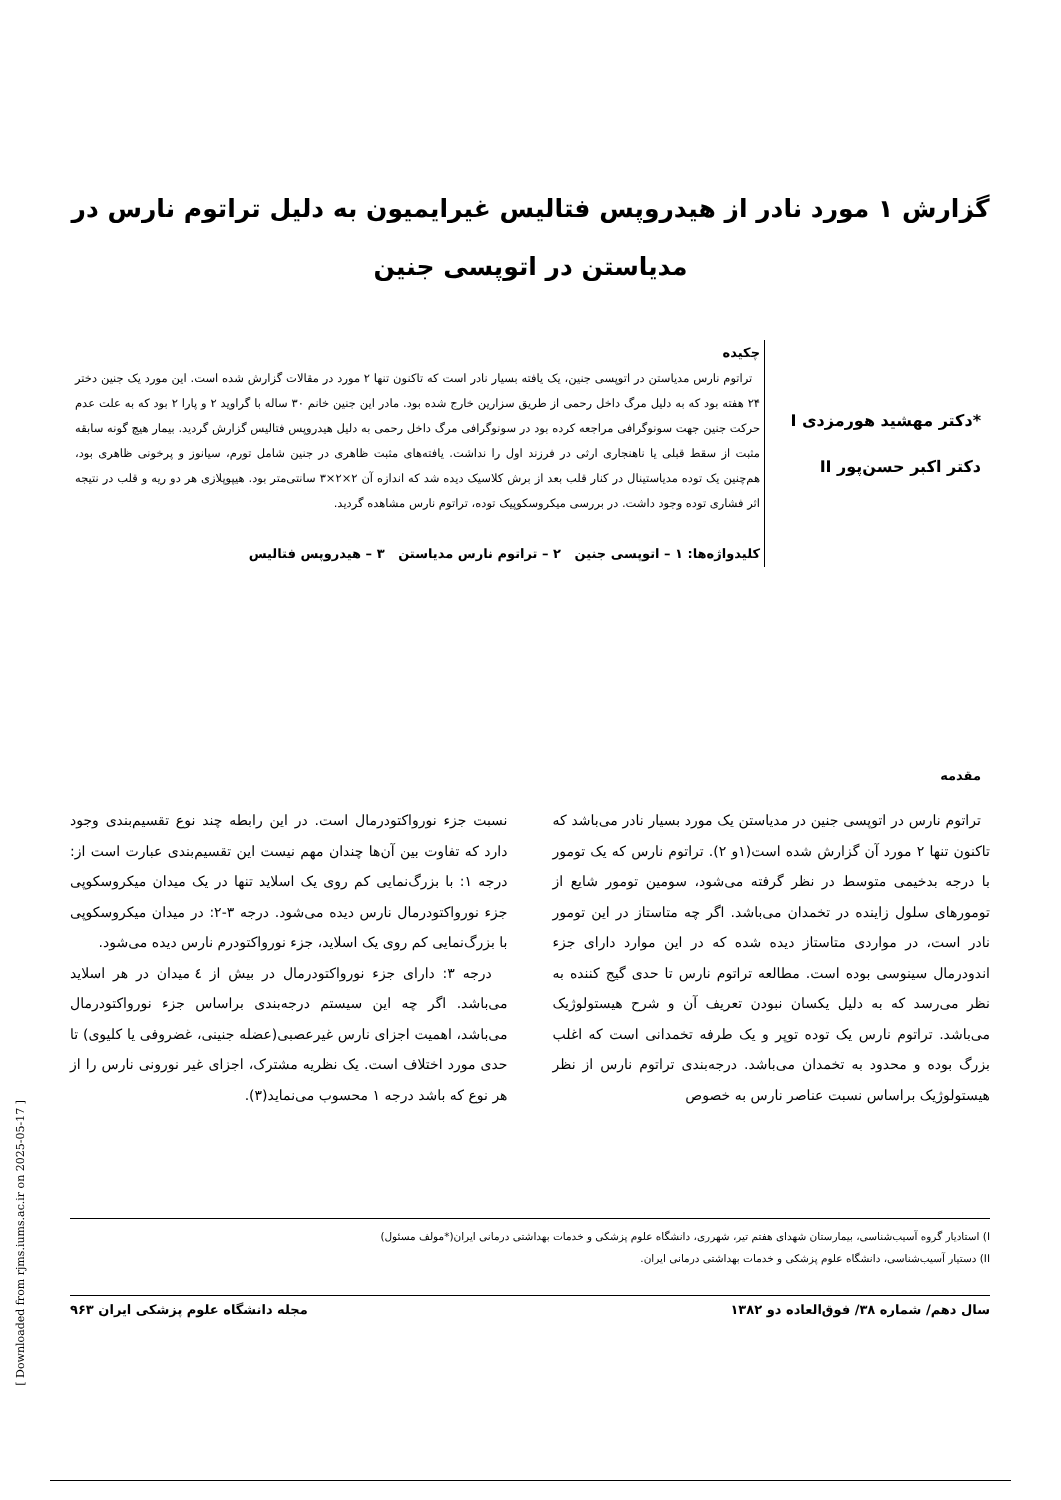گزارش ۱ مورد نادر از هیدروپس فتالیس غیرایمیون به دلیل تراتوم نارس در
مدیاستن در اتوپسی جنین
*دکتر مهشید هورمزدی I
دکتر اکبر حسن‌پور II
چکیده
تراتوم نارس مدیاستن در اتوپسی جنین، یک یافته بسیار نادر است که تاکنون تنها ۲ مورد در مقالات گزارش شده است. این مورد یک جنین دختر ۲۴ هفته بود که به دلیل مرگ داخل رحمی از طریق سزارین خارج شده بود. مادر این جنین خانم ۳۰ ساله با گراوید ۲ و پارا ۲ بود که به علت عدم حرکت جنین جهت سونوگرافی مراجعه کرده بود در سونوگرافی مرگ داخل رحمی به دلیل هیدروپس فتالیس گزارش گردید. بیمار هیچ گونه سابقه مثبت از سقط قبلی یا ناهنجاری ارثی در فرزند اول را نداشت. یافته‌های مثبت ظاهری در جنین شامل تورم، سیانوز و پرخونی ظاهری بود، هم‌چنین یک توده مدیاستینال در کنار قلب بعد از برش کلاسیک دیده شد که اندازه آن ۲×۲×۳ سانتی‌متر بود. هیپوپلازی هر دو ریه و قلب در نتیجه اثر فشاری توده وجود داشت. در بررسی میکروسکوپیک توده، تراتوم نارس مشاهده گردید.
کلیدواژه‌ها: ۱ – اتوپسی جنین ۲ – تراتوم نارس مدیاستن ۳ – هیدروپس فتالیس
مقدمه
تراتوم نارس در اتوپسی جنین در مدیاستن یک مورد بسیار نادر می‌باشد که تاکنون تنها ۲ مورد آن گزارش شده است(۱و ۲). تراتوم نارس که یک تومور با درجه بدخیمی متوسط در نظر گرفته می‌شود، سومین تومور شایع از تومورهای سلول زاینده در تخمدان می‌باشد. اگر چه متاستاز در این تومور نادر است، در مواردی متاستاز دیده شده که در این موارد دارای جزء اندودرمال سینوسی بوده است. مطالعه تراتوم نارس تا حدی گیج کننده به نظر می‌رسد که به دلیل یکسان نبودن تعریف آن و شرح هیستولوژیک می‌باشد. تراتوم نارس یک توده توپر و یک طرفه تخمدانی است که اغلب بزرگ بوده و محدود به تخمدان می‌باشد. درجه‌بندی تراتوم نارس از نظر هیستولوژیک براساس نسبت عناصر نارس به خصوص
نسبت جزء نورواکتودرمال است. در این رابطه چند نوع تقسیم‌بندی وجود دارد که تفاوت بین آن‌ها چندان مهم نیست این تقسیم‌بندی عبارت است از: درجه ۱: با بزرگ‌نمایی کم روی یک اسلاید تنها در یک میدان میکروسکوپی جزء نورواکتودرمال نارس دیده می‌شود. درجه ۳-۲: در میدان میکروسکوپی با بزرگ‌نمایی کم روی یک اسلاید، جزء نورواکتودرم نارس دیده می‌شود.
درجه ۳: دارای جزء نورواکتودرمال در بیش از ٤ میدان در هر اسلاید می‌باشد. اگر چه این سیستم درجه‌بندی براساس جزء نورواکتودرمال می‌باشد، اهمیت اجزای نارس غیرعصبی(عضله جنینی، غضروفی یا کلیوی) تا حدی مورد اختلاف است. یک نظریه مشترک، اجزای غیر نورونی نارس را از هر نوع که باشد درجه ۱ محسوب می‌نماید(۳).
I) استادیار گروه آسیب‌شناسی، بیمارستان شهدای هفتم تیر، شهرری، دانشگاه علوم پزشکی و خدمات بهداشتی درمانی ایران(*مولف مسئول)
II) دستیار آسیب‌شناسی، دانشگاه علوم پزشکی و خدمات بهداشتی درمانی ایران.
سال دهم/ شماره ۳۸/ فوق‌العاده دو ۱۳۸۲ مجله دانشگاه علوم پزشکی ایران ۹۶۳
[ Downloaded from rjms.iums.ac.ir on 2025-05-17 ]